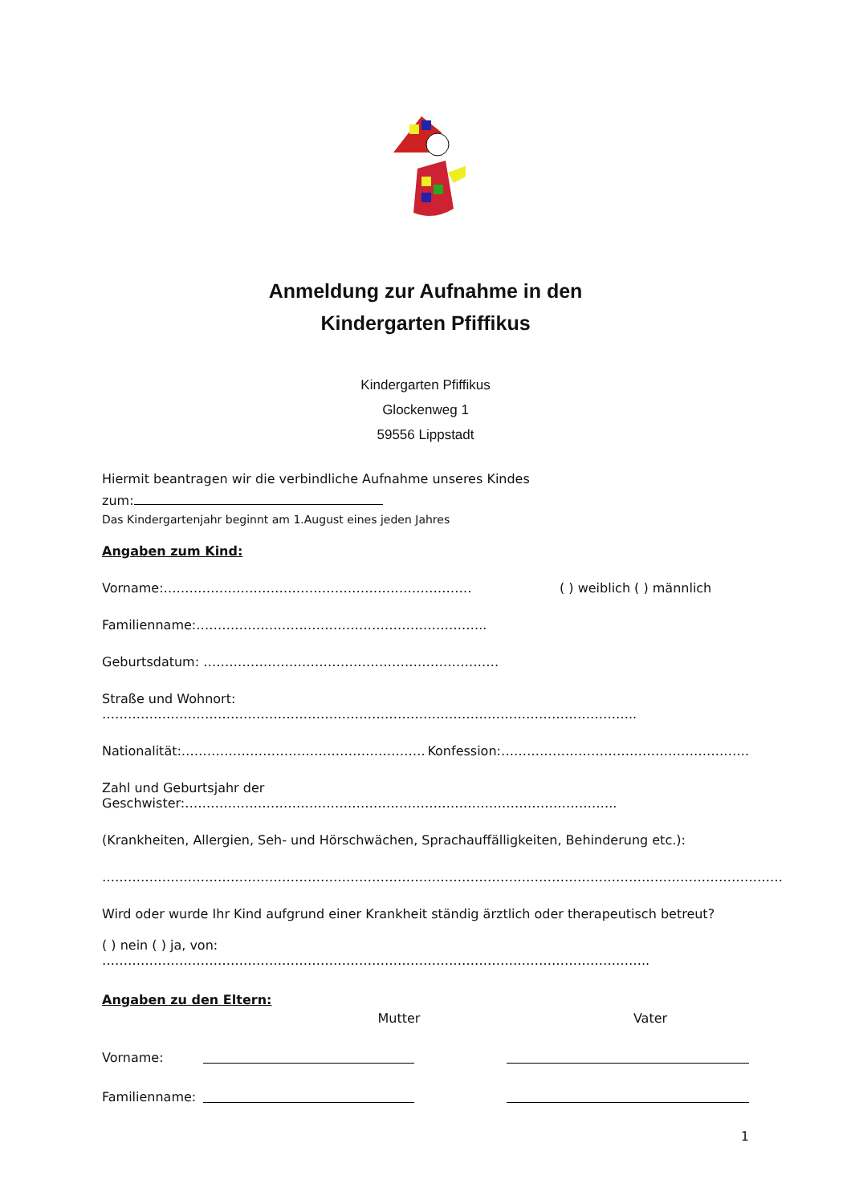Anmeldung zur Aufnahme in den
Kindergarten Pfiffikus
Kindergarten Pfiffikus
Glockenweg 1
59556 Lippstadt
Hiermit beantragen wir die verbindliche Aufnahme unseres Kindes
zum:
Das Kindergartenjahr beginnt am 1.August eines jeden Jahres
Angaben zum Kind:
Vorname:……………………………………………………………… ( ) weiblich ( ) männlich
Familienname:…………………………………………………………..
Geburtsdatum: ……………………………………………………………
Straße und Wohnort: ……………………………………………………………………………………………………………..
Nationalität:………………………………………………… Konfession:………………………………………………….
Zahl und Geburtsjahr der Geschwister:………………………………………………………………………………………..
(Krankheiten, Allergien, Seh- und Hörschwächen, Sprachauffälligkeiten, Behinderung etc.):
……………………………………………………………………………………………………………………………………………
Wird oder wurde Ihr Kind aufgrund einer Krankheit ständig ärztlich oder therapeutisch betreut?
( ) nein ( ) ja, von: ………………………………………………………………………………………………………………..
Angaben zu den Eltern:
Mutter Vater
Vorname:
Familienname:
1